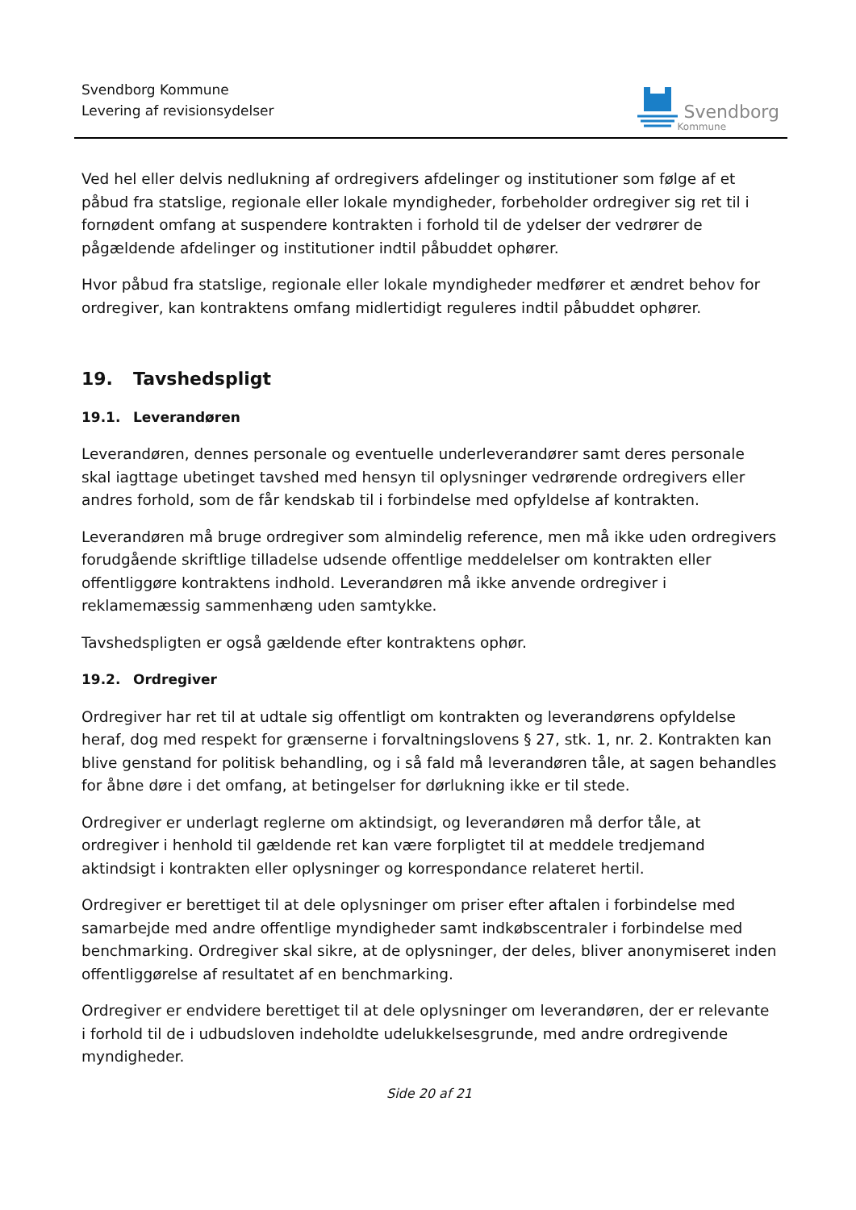Svendborg Kommune
Levering af revisionsydelser
Svendborg
Kommune
Ved hel eller delvis nedlukning af ordregivers afdelinger og institutioner som følge af et påbud fra statslige, regionale eller lokale myndigheder, forbeholder ordregiver sig ret til i fornødent omfang at suspendere kontrakten i forhold til de ydelser der vedrører de pågældende afdelinger og institutioner indtil påbuddet ophører.
Hvor påbud fra statslige, regionale eller lokale myndigheder medfører et ændret behov for ordregiver, kan kontraktens omfang midlertidigt reguleres indtil påbuddet ophører.
19. Tavshedspligt
19.1. Leverandøren
Leverandøren, dennes personale og eventuelle underleverandører samt deres personale skal iagttage ubetinget tavshed med hensyn til oplysninger vedrørende ordregivers eller andres forhold, som de får kendskab til i forbindelse med opfyldelse af kontrakten.
Leverandøren må bruge ordregiver som almindelig reference, men må ikke uden ordregivers forudgående skriftlige tilladelse udsende offentlige meddelelser om kontrakten eller offentliggøre kontraktens indhold. Leverandøren må ikke anvende ordregiver i reklamemæssig sammenhæng uden samtykke.
Tavshedspligten er også gældende efter kontraktens ophør.
19.2. Ordregiver
Ordregiver har ret til at udtale sig offentligt om kontrakten og leverandørens opfyldelse heraf, dog med respekt for grænserne i forvaltningslovens § 27, stk. 1, nr. 2. Kontrakten kan blive genstand for politisk behandling, og i så fald må leverandøren tåle, at sagen behandles for åbne døre i det omfang, at betingelser for dørlukning ikke er til stede.
Ordregiver er underlagt reglerne om aktindsigt, og leverandøren må derfor tåle, at ordregiver i henhold til gældende ret kan være forpligtet til at meddele tredjemand aktindsigt i kontrakten eller oplysninger og korrespondance relateret hertil.
Ordregiver er berettiget til at dele oplysninger om priser efter aftalen i forbindelse med samarbejde med andre offentlige myndigheder samt indkøbscentraler i forbindelse med benchmarking. Ordregiver skal sikre, at de oplysninger, der deles, bliver anonymiseret inden offentliggørelse af resultatet af en benchmarking.
Ordregiver er endvidere berettiget til at dele oplysninger om leverandøren, der er relevante i forhold til de i udbudsloven indeholdte udelukkelsesgrunde, med andre ordregivende myndigheder.
Side 20 af 21